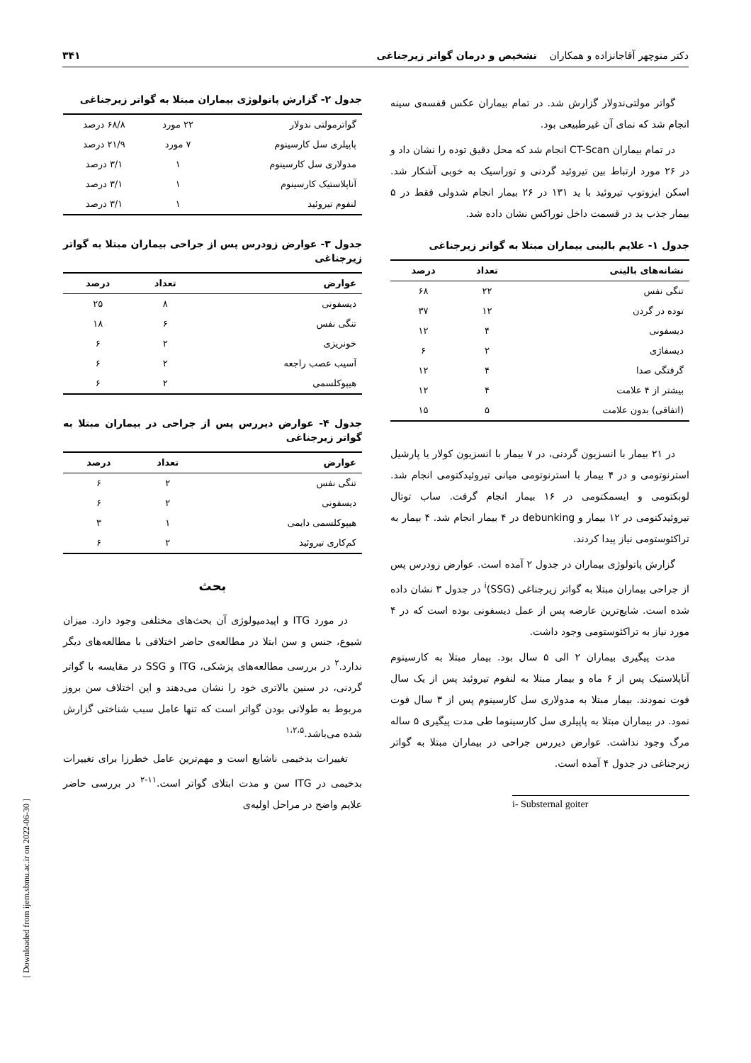دکتر منوچهر آقاجانزاده و همکاران تشخیص و درمان گواتر زیرجناغی ۳۴۱
گواتر مولتی‌ندولار گزارش شد. در تمام بیماران عکس قفسه‌ی سینه انجام شد که نمای آن غیرطبیعی بود.
در تمام بیماران CT-Scan انجام شد که محل دقیق توده را نشان داد و در ۲۶ مورد ارتباط بین تیروئید گردنی و توراسیک به خوبی آشکار شد. اسکن ایزوتوپ تیروئید با ید ۱۳۱ در ۲۶ بیمار انجام شدولی فقط در ۵ بیمار جذب ید در قسمت داخل توراکس نشان داده شد.
جدول ۱- علایم بالینی بیماران مبتلا به گواتر زیرجناغی
| نشانه‌های بالینی | تعداد | درصد |
| --- | --- | --- |
| تنگی نفس | ۲۲ | ۶۸ |
| توده در گردن | ۱۲ | ۳۷ |
| دیسفونی | ۴ | ۱۲ |
| دیسفاژی | ۲ | ۶ |
| گرفتگی صدا | ۴ | ۱۲ |
| بیشتر از ۴ علامت | ۴ | ۱۲ |
| (اتفاقی) بدون علامت | ۵ | ۱۵ |
در ۲۱ بیمار با انسزیون گردنی، در ۷ بیمار با انسزیون کولار یا پارشیل استرنوتومی و در ۴ بیمار با استرنوتومی میانی تیروئیدکتومی انجام شد. لوبکتومی و ایسمکتومی در ۱۶ بیمار انجام گرفت. ساب توتال تیروئیدکتومی در ۱۲ بیمار و debunking در ۴ بیمار انجام شد. ۴ بیمار به تراکئوستومی نیاز پیدا کردند.
گزارش پاتولوژی بیماران در جدول ۲ آمده است. عوارض زودرس پس از جراحی بیماران مبتلا به گواتر زیرجناغی (SSG)<sup>i</sup> در جدول ۳ نشان داده شده است. شایع‌ترین عارضه پس از عمل دیسفونی بوده است که در ۴ مورد نیاز به تراکئوستومی وجود داشت.
مدت پیگیری بیماران ۲ الی ۵ سال بود. بیمار مبتلا به کارسینوم آناپلاستیک پس از ۶ ماه و بیمار مبتلا به لنفوم تیروئید پس از یک سال فوت نمودند. بیمار مبتلا به مدولاری سل کارسینوم پس از ۳ سال فوت نمود. در بیماران مبتلا به پاپیلری سل کارسینوما طی مدت پیگیری ۵ ساله مرگ وجود نداشت. عوارض دیررس جراحی در بیماران مبتلا به گواتر زیرجناغی در جدول ۴ آمده است.
i- Substernal goiter
جدول ۲- گزارش پاتولوژی بیماران مبتلا به گواتر زیرجناغی
| گواترمولتی ندولار | ۲۲ مورد | ۶۸/۸ درصد |
| پاپیلری سل کارسینوم | ۷ مورد | ۲۱/۹ درصد |
| مدولاری سل کارسینوم | ۱ | ۳/۱ درصد |
| آناپلاستیک کارسینوم | ۱ | ۳/۱ درصد |
| لنفوم تیروئید | ۱ | ۳/۱ درصد |
جدول ۳- عوارض زودرس پس از جراحی بیماران مبتلا به گواتر زیرجناغی
| عوارض | تعداد | درصد |
| --- | --- | --- |
| دیسفونی | ۸ | ۲۵ |
| تنگی نفس | ۶ | ۱۸ |
| خونریزی | ۲ | ۶ |
| آسیب عصب راجعه | ۲ | ۶ |
| هیپوکلسمی | ۲ | ۶ |
جدول ۴- عوارض دیررس پس از جراحی در بیماران مبتلا به گواتر زیرجناغی
| عوارض | تعداد | درصد |
| --- | --- | --- |
| تنگی نفس | ۲ | ۶ |
| دیسفونی | ۲ | ۶ |
| هیپوکلسمی دایمی | ۱ | ۳ |
| کم‌کاری تیروئید | ۲ | ۶ |
بحث
در مورد ITG و اپیدمیولوژی آن بحث‌های مختلفی وجود دارد. میزان شیوع، جنس و سن ابتلا در مطالعه‌ی حاضر اختلافی با مطالعه‌های دیگر ندارد.<sup>۲</sup> در بررسی مطالعه‌های پزشکی، ITG و SSG در مقایسه با گواتر گردنی، در سنین بالاتری خود را نشان می‌دهند و این اختلاف سن بروز مربوط به طولانی بودن گواتر است که تنها عامل سبب شناختی گزارش شده می‌باشد.<sup>۱،۲،۵</sup>
تغییرات بدخیمی ناشایع است و مهم‌ترین عامل خطرزا برای تغییرات بدخیمی در ITG سن و مدت ابتلای گواتر است.<sup>۱۱-۲</sup> در بررسی حاضر علایم واضح در مراحل اولیه‌ی
[ Downloaded from ijem.sbmu.ac.ir on 2022-06-30 ]